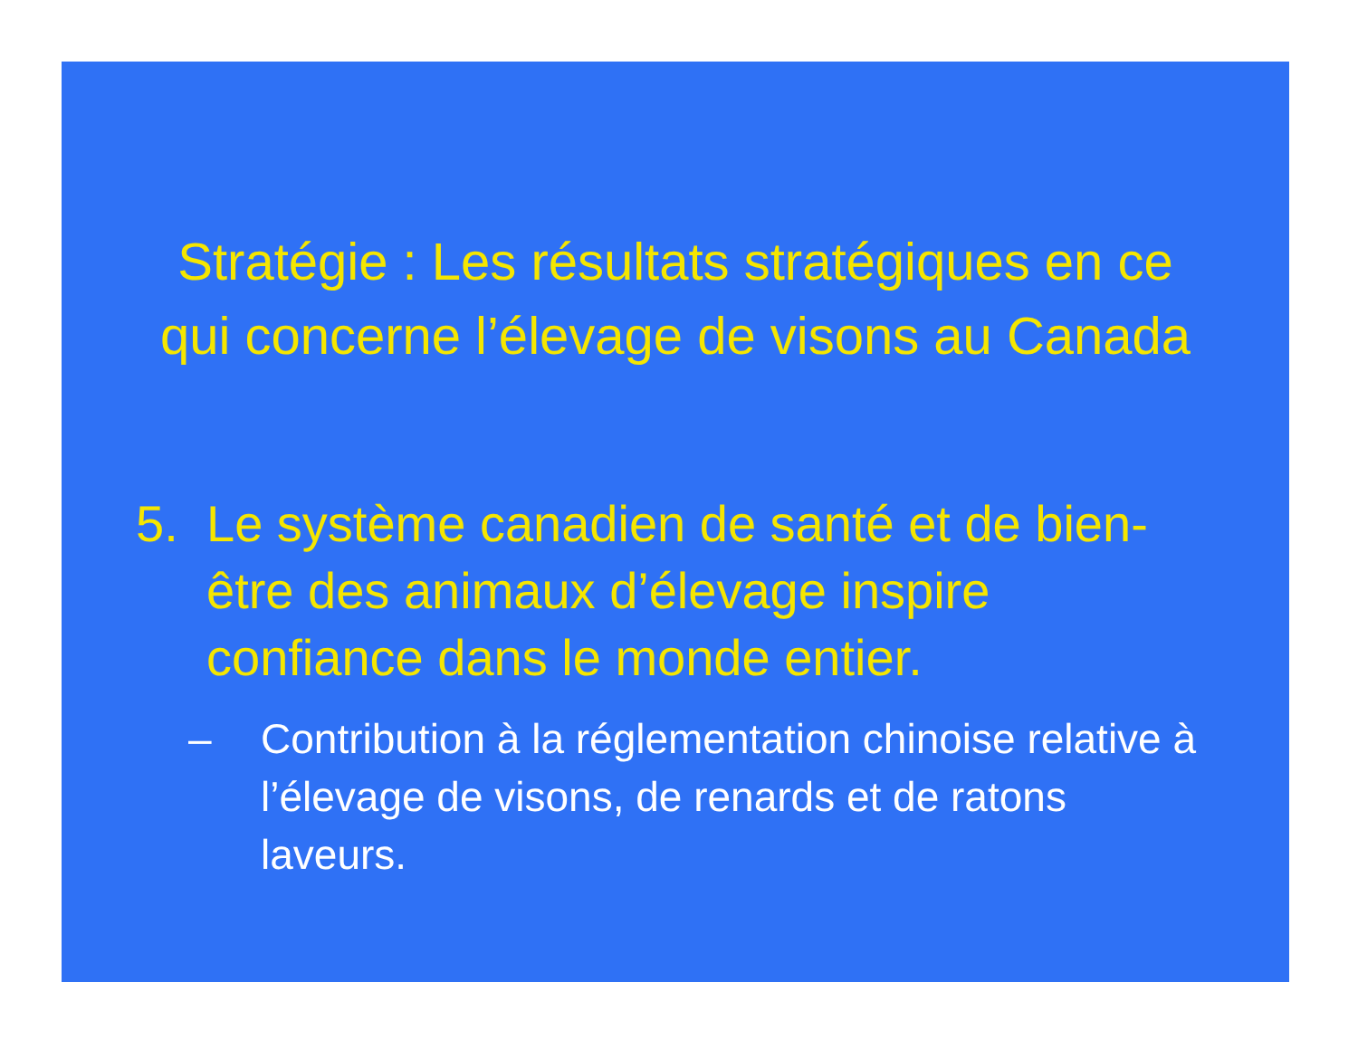Stratégie : Les résultats stratégiques en ce
qui concerne l’élevage de visons au Canada
5. Le système canadien de santé et de bien-être des animaux d’élevage inspire confiance dans le monde entier.
– Contribution à la réglementation chinoise relative à l’élevage de visons, de renards et de ratons laveurs.